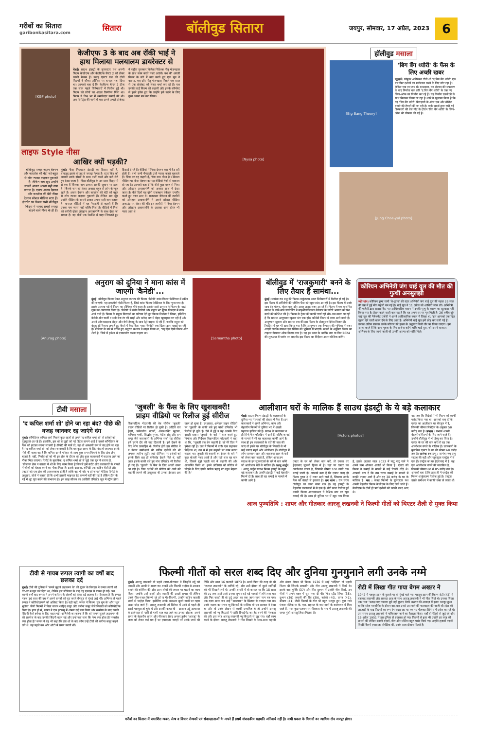गरीबों का सितारा
garibonkasitara.com
सितारा
बॉलीवुड सितारा
जयपुर, सोमवार, 17 अप्रैल, 2023
6
[KGF photo]
केजीएफ 3 के बाद अब रॉकी भाई ने हाथ मिलाया मलयालम डायरेक्टर से
चेन्नई। साउथ इंडस्ट्री के सुपरस्टार यश अपनी फिल्म केजीएफ और केजीएफ चैप्टर 2 को लेकर काफी फेमस हैं। कन्नड़ एक्टर यश की दोनों फिल्मों ने बॉक्स ऑफिस पर धमाल मचा दिया था। आपको बता दें कि केजीएफ चैप्टर 2 ठीक एक साल पहले सिनेमाघरों में रिलीज हुई थी। फिल्म को लोगों का अच्छा रिस्पॉन्स मिला था। फिल्म ने विश्व भर में धमाकेदार कमाई की थी। अब रिपोर्ट्स की मानें तो यश अपने अगले प्रोजेक्ट में राष्ट्रीय पुरस्कार विजेता निर्देशक गीतू मोहनदास के साथ काम करते नजर आएंगे। यश की अगली फिल्म के बारे में बात करते हुए एक सूत्र ने बताया, यश और गीतू मोहनदास पिछले एक साल से एक प्रोजेक्ट को लेकर चर्चा कर रहे हैं। यश उनकी लाई फिल्म की कहानी और इसके कॉन्सेप्ट से इतने इंप्रेस हुए कि उन्होंने इसे करने के लिए तुरंत अपना मन बना लिया।
[Nysa photo]
लाइफ Style नीसा
आखिर क्यों भड़की?
बॉलीवुड एक्टर अजय देवगन और काजोल की बेटी को बहुत से लोग न्यासा कहकर पुकारते हैं। लेकिन अब खुद उन्होंने सामने आकर अपना सही नाम बताया है। एक्टर अजय देवगन और काजोल की बेटी नीसा देवगन सोशल मीडिया स्टार हैं। इंटरनेट पर फेमस सभी बॉलीवुड किड्स में शायद सबसे ज्यादा चाहने वाले नीसा के ही हैं।
मुंबई। नीसा फिलहाल इंडस्ट्री का हिस्सा नहीं हैं, बावजूद इसके वो हद से ज्यादा फेमस हैं। स्टार किड को अक्सर उनके दोस्तों के साथ पार्टी करते और मजे लेते हुए देखा जाता है। नीसा बॉलीवुड के उन स्टार किड्स में से एक हैं जिनका नाम अक्सर सबकी जुबान पर रहता है। जिनके नाम को लेकर अक्सर बहुत से लोग कंफ्यूज रहते हैं। अजय देवगन और काजोल की बेटी को बहुत से लोग न्यासा कहकर पुकारते हैं। लेकिन अब खुद उन्होंने मीडिया के सामने आकर अपना सही नाम बताया है। वायरल वीडियो में वह पैपराजी से कहती हैं कि उनका नाम न्यासा नहीं बल्कि निशा है। वीडियो में निशा को करीबी दोस्त ओरहान अवात्रामणि के साथ देखा जा सकता है। वह दोनों एक रेस्टोरेंट से बाहर निकलते हुए दिखाई दे रहे हैं। वीडियो में निशा देवगन कार में बैठ रही होती हैं। तभी सभी पैपराजी उन्हें न्यासा कहते पुकारते हैं। जिस पर वह कहती हैं, 'मेरा नाम नीसा है'। सोशल मीडिया पर नीसा देवगन का यह वीडियो तेजी से वायरल हो रहा है। आपको बता दें कि बीते कुछ वक्त से निशा और ओरहान अवात्रामणि को अक्सर साथ में देखा जाता है। बीते दिनों यह दोनों राजस्थान वेकेशन एन्जॉय करते हुए नजर आए थे। राजस्थान वेकेशन की तस्वीरों को ओरहान अवात्रामणि ने अपने सोशल मीडिया अकाउंट पर शेयर की थीं। इन तस्वीरों में निशा देवगन और ओरहान अवात्रामणि के अलावा अन्य दोस्त भी नजर आए थे।
हॉलीवुड मसाला
[Big Bang Theory]
'बिग बैंग थ्योरी' के फैंस के लिए अच्छी खबर
न्यूयार्क। पॉपुलर अमेरिकन टीवी शो 'द बिग बैंग थ्योरी' एक बार फिर दर्शकों का मनोरंजन करने के लिए लौट रहा है। लेकिन एक नए रूप में। दरअसल, यंग शेल्डन की सफलता के बाद निर्माता चक लॉरे 'द बिग बैंग थ्योरी' के एक नए स्पिन-ऑफ का निर्माण कर रहे हैं। यह निर्माण एचबीओ के साथ मिलकर किया जा रहा है। लॉरे ने खुलासा किया है कि वह 'बिग बैंग थ्योरी' फ्रैंचाइजी के अंदर एक और सीरीज बनाने की तैयारी की जा रही है। वार्नर ब्रदर्स द्वारा रखी गई डिस्कवरी की प्रेस मीट के दौरान 'बिग बैंग थ्योरी' के स्पिन-ऑफ की घोषणा की गई है।
[Jung Chae-yul photo]
[Anurag photo]
अनुराग को दुनिया ने माना कांस में जाएगी 'कैनेडी'...
मुंबई। बॉलीवुड फिल्म मेकर अनुराग कश्यप की फिल्म 'कैनेडी' कांस फिल्म फेस्टिवल में स्क्रीन की जाएगी। यह इकलौती ऐसी फिल्म है, जिसे कांस फिल्म फेस्टिवल के लिए चुना गया है। इसके अलावा मई में फिल्म का प्रीमियर होने वाला है। इससे पहले अनुराग ने फिल्म के फर्स्ट लुक का अनावरण किया है। 'कैनेडी' में सनी लियोनी और राहुल भट मुख्य किरदार में नजर आने वाले हैं। फिल्म के प्रमुख किरदारों का परिचय देते हुए फिल्म निर्माता ने लिखा, इमिलिए केनेडी और चार्ली ट सनी बेज रंग की साड़ी और सफेद श्रग में बेहद खूबसूरत लग रही हैं और अपने ओवरसाइज्ड शेड्स और वेवी हेयरडू के साथ रेट्रो वाइब्स दे रही हैं, जबकि राहुल को बंदूक से निशाना लगाते हुए कैमरे में कैद किया गया। 'कैनेडी' एक थ्रिलर ड्रामा बताई जा रही है। प्रोजेक्ट के बारे में बताते हुए अनुराग कश्यप ने साझा किया था, "यह एक ऐसी फिल्म और शैली है, जिसे मैं हमेशा से एक्सप्लोर करना चाहता था।
[Samantha photo]
बॉलीवुड में 'राजकुमारी' बनने के लिए तैयार हैं सामंथा...
मुंबई। सामंथा रुथ प्रभु की फिल्म शाकुंतलम आज सिनेमाघरों में रिलीज हो गई है। इस फिल्म में अभिनेत्री की एक्टिंग फैंस को खूब पसंद आ रही है। इस फिल्म में उनके साथ देव मोहन, मोहन बाबू और अल्लू अराह नजर आ रहे हैं। फिल्म में एक बार फिर साउथ के जाने-माने डायरेक्टर ने माइथोलॉजिकल कैरेक्टर के जरिये भव्यता को पेश करने की कोशिश की है। फिल्म के ट्रेलर की काफी चर्चा रही थी। अब खबर आ रही है कि सामंथा आयुष्मान खुराना संग एक हॉरर कॉमेडी फिल्म में नजर आने वाली हैं। आयुष्मान खुराना और सामंथा रुथ की इस फिल्म के प्रोड्यूसर दिनेश विजान हैं। रिपोर्ट्स में यह भी दावा किया गया है कि आयुष्मान एक वैम्पायर की भूमिका में नजर आएंगे जबकि सामंथा एक प्रिंसेस की भूमिका निभाएंगी। खबरों के अनुसार फिल्म का टाइटल वैम्पायर ऑफ विजय नगर है। यह इस साल के आखिर तक या फिर 2024 की शुरुआत में फ्लोर पर आएगी। इस फिल्म का निर्देशन अमर कौशिक करेंगे।
कोरियन अभिनेत्री जंग चाई यूल की मौत की गुत्थी अनसुलझी
प्योंगयांग। कोरियन ड्रामा यानी 'के-ड्रामा' की स्टार अभिनेत्री जंग चाई यूल की महज 26 साल की उम्र में हुई मौत पहेली बन गई है। चाई यूल ने 11 अप्रैल को आखिरी सांस ली। अभिनेत्री की एजेंसी द्वारा साझा किए गए आधिकारिक बयान में उनकी मृत्यु के कारण का खुलासा नहीं किया गया है। हैरान करने वाली बात यह है कि वह अपने घर पर मृत मिली हैं। 26 वर्षीय जुंग चाई यूल की मैनेजमेंट एजेंसी ने अपने आधिकारिक बयान में लिखा था, 'हम आपको एक दिल दहला देने वाली खबर देने के लिए आए हैं। अभिनेत्री चाई यूल हमें छोड़ कर चली गई हैं। उनका अंतिम संस्कार उनके परिवार की इच्छा के अनुसार निजी तौर पर किया जाएगा। हम आशा करते हैं कि आप मृतक के लिए प्रार्थना करेंगे ताकि चाई यूल, जो अपने शानदार अभिनय के लिए जानी जाती थी उनकी आत्मा को शांति मिले।
टीवी मसाला
'द कपिल शर्मा शो' होने जा रहा बंद? पीछे की वजह जानकर रह जाएंगे दंग
मुंबई। कॉमेडियन कपिल शर्मा पिछले कुछ सालों से अपने 'द कपिल शर्मा शो' से दर्शकों को गुदगुदाते आ रहे हैं। हालांकि, इस शो से जुड़ी जो नई डिटेल सामने आई है उससे कॉमेडियन के फैंस को झटका लगना लाजमी है। रिपोर्ट की मानें तो, यह शो अस्थायी रूप से बंद होने जा रहा है। 'द कपिल शर्मा शो' को लेकर जानकारी है कि यह कुछ समय के लिए बंद हो जाएगा। इसके पीछे की वजह यह है कि कपिल अपने परिवार के साथ कुछ समय बिताने के लिए ब्रेक लेना चाहते हैं। वहीं, निर्माताओं को भी इस ब्रेक के दौरान शो और कुछ कलाकारों में बदलाव लाने का मौका मिल जाएगा। रिपोर्ट के मुताबिक, द कपिल शर्मा शो से जुड़े एक सूत्र ने बताया है, 'सीजनल ब्रेक न वास्तव में शो के लिए काम किया है जिससे हमें कंटेंट और कलाकारों के मामले में चीजों को बेहतर करने का मौका मिला है। इसके अलावा, कॉमेडी एक कठिन शैली है और एक्टर्स को एक ब्रेक की आवश्यकता होती है ताकि वह भी बोर ना हो जाएं।' मीडिया रिपोर्ट के अनुसार, सोर्स ने बताया है कि अभी इसकी फाइनल डेट कन्फर्म नहीं की गई है लेकिन टीम के मई में शूट पूरा करने की संभावना है। इस तरह सीजन का आखिरी एपिसोड जून में स्ट्रीम होगा।
'जुबली' के फैंस के लिए खुशखबरी! प्राइम वीडियो पर रिलीज हुई सीरीज
विक्रमादित्य मोटवानी की वेब सीरीज 'जुबली' प्राइम वीडियो पर रिलीज हो चुकी है। अदिति राव हैदरी, प्रसेनजीत चटर्जी, अपारशक्ति खुराना, वामिका गब्बी, सिद्धांत गुप्ता, नंदीश संधू और राम कपूर जैसे कलाकारों के अभिनय सजी यह सीरीज हमें पुराने दौर की याद दिलाती है। इसे देखने के लिए लोग उत्साहित थे। रिलीज होते इस सीरीज ने न केवल समीक्षकों की बल्कि दर्शकों की भी जमकर तारीफ लूटीं। जहां प्रीमियर पर दर्शकों को इसके सिर्फ छह ही एपिसोड देखने मिले थे, वहीं आज इसके बाकी बचे हुए पांच एपिसोड भी रिलीज हो गए हैं। 'जुबली' के फैंस के लिए अच्छी खबर आ रही है। जिन दर्शकों को सीरीज की आगे की कहानी जानने की उत्सुकता थी उनका इंतजार अब खत्म हो चुका है। दरअसल, अमेजन प्राइम वीडियो पर 'जुबली' के बाकी बचे हुए पांचों एपिसोड भी रिलीज हो चुके हैं। ऐसे में हुई न यह आपके लिए अच्छी खबर। 'जुबली' के बारे में बात करते हुए निर्माता और निर्देशक विक्रमादित्य मोटवानी ने कहा था कि, "जुबली एक प्रेम कहानी है, जो मेरे दिल में हमेशा रही है। जब मैं फिल्मों में बतौर एक सहायक निर्देशक था, तब से मैं इस कहानी पर काम करना चाहता था। जुबली की कहानी हर इंसान के बारे में कुछ बोलती नजर आती है और यही बात वह बात थी, जिसने मुझे पहली बार में कहानी की ओर आकर्षित किया था। हमने ऑडियंस को सीरीज से जोड़ने के लिए इसके प्रत्येक पहलू पर बहुत मेहनत की है।'
आलीशान घरों के मालिक हैं साउथ इंडस्ट्री के ये बड़े कलाकार
चेन्नई। साउथ फिल्म इंडस्ट्री के कलाकारों के दुनिया भर में लाखों की संख्या में फैंस हैं। इन कलाकारों ने अपने अभिनय, काम और बेहतरीन फिल्मों से दुनिया भर में अच्छी पहचान हासिल की है। साउथ के कलाकार न ही सिर्फ फैन फॉलोइंग में आगे हैं, बल्कि कमाई के मामले में भी यह कलाकार काफी आगे हैं। साथ ही इन कलाकारों के घरों की बात की जाए तो इनके घर बॉलीवुड के सितारों से भी कई ज्यादा महंगे और आलीशान हैं। बॉलीवुड में लोग सलमान खान और शाहरुख खान के घरों को लेकर बात करते हैं, लेकिन आज हम साउथ के इन सुपरस्टार्स के बारे में बात करेंगे जो आलीशान घरों के मालिक हैं। अल्लू अर्जुन : अल्लू अर्जुन साउथ फिल्म इंडस्ट्री के बहुत बड़े कलाकार हैं। उन्होंने इंडस्ट्री में कई बेहतरीन फिल्में दी हैं। साथ ही वह कमाई के मामले में काफी आगे हैं।
[Actors photos]
एक्टर के घर को लेकर बात करें, तो उनका घर हैदराबाद जुबली हिल्स में है। यहां पर एक्टर का आलीशान बंगला है, जिसकी कीमत 100 रुपये तक बताई जाती है। आपको बता दें कि एक्टर जल्द ही फिल्म पुष्पा 2 में नजर आने वाले हैं, जिसका उनके फैंस को बेसब्री से इंतजार है। राम चरण : राम चरण टॉलीवुड का जाना माना नाम है। वह इंडस्ट्री के बेहतरीन कलाकारों में से एक हैं। बीते साल रिलीज हुई उनकी फिल्म आरआरआर ने वैश्विक स्तर पर खूब कमाई की है। साथ ही दुनिया भर में खूब नाम किया है, इसके अलावा साल 2023 में नाटू नाटू गाने ने अपने नाम ऑस्कर अवॉर्ड भी किया है। एक्टर की फिल्म ने कमाई के मामले में कई रिकॉर्ड तोड़े थे। आपको बता दें कि राम चरण कमाई के मामले में काफी ज्यादा आगे हैं और वह 38 करोड़ के घर के मालिक हैं। यश : कन्नड़ फिल्मों के सुपरस्टार यश अपनी बेहतरीन फिल्म केजीएफ के लिए जाने जाते हैं। केजीएफ के दोनों ही पार्ट दर्शकों को काफी पसंद आए थे।
यहां तक कि विदेशों में भी फिल्म को काफी पसंद किया गया था। आपको बता दें कि एक्टर का आलीशान घर बेंगलुरु में है, जिसकी कीमत रिपोर्ट्स के अनुसार 50 करोड़ तक है। प्रभास : प्रभास अपनी बेहतरीन फिल्मों के लिए जाने जाते हैं। उन्होंने बॉलीवुड में भी डेब्यू कर लिया है। एक्टर के घर की बात करें तो वह एक आलीशान बंगले के मालिक हैं। जानकारी के मुताबिक एक्टर के घर की कीमत 60 करोड़ तक है। सामंथा रुथ प्रभु : सामंथा रुथ प्रभु साउथ की बड़ी और खूबसूरत एक्ट्रेस में से एक हैं। एक्ट्रेस का घर हैदराबाद में है। वह एक आलीशान बंगले की मालकिन है, जिसकी कीमत 80 से 85 करोड़ तक है। आपको बता दें कि हाल ही में एक्ट्रेस की फिल्म शाकुंतलम रिलीज हुई है। एक्ट्रेस उसके प्रमोशन में काफी वक्त से व्यस्त थीं।
आज पुण्यतिथि : शायर और गीतकार आरज़ू लखनवी ने फिल्मी गीतों को थिएटर शैली से मुक्त किया
टीवी से गायब रूपल त्यागी का वर्षों बाद छलका दर्द
मुंबई। टीवी की दुनिया में 'सपने सुहाने लड़कपन के' की गूंजन के किरदार ने रूपल त्यागी को घर-घर मशहूर कर दिया था, लेकिन इस सीरियल के बाद वह एकदम से गायब हो गईं। अब काफी वर्षों बाद रूपल ने अपने करियर के संघर्षों को लेकर दर्द छलका है। गौरतलब है कि रूपल महज 16 साल की उम्र में अपने सपनों को पूरा करने बेंगलुरु से मुंबई आई थीं। अभिनय से पहले रूपल ने कोरियोग्राफर्स को असिस्ट किया है। यही नहीं, रूपल ने फिल्म 'चुप चुप के' और 'भूल भुलैया' जैसी फिल्मों में विद्या बालन शाहिद कपूर और करीना कपूर जैसे सितारों को कोरियोग्राफ किया है। हाल ही में, रूपल ने एक इंटरव्यू में अपना दर्द बयां किया और सक्सेस के बाद उनकी जिंदगी कैसे हमेशा के लिए बदल गई। अभिनेत्री का कहना है कि शो 'सपने सुहाने लड़कपन के' की सक्सेस के बाद उनकी जिंदगी बदल गई और उन्हें पता चला कि फेम क्या होता है? सक्सेस क्या होता है? रूपल ने यह भी कहा कि इस शो के बाद लोग उन्हें टीवी की करीना कपूर कहने लगे थे। वह पहले बस और ऑटो में सफर करती थीं।
फिल्मी गीतों को सरल शब्द दिए और दुनिया गुनगुनाने लगी उनके नग्मे
मुंबई। आरज़ू लखनवी वो पहले शायर-गीतकार थे जिन्होंने उर्दू को फ़ारसी और अरबी से अलग कर शायरी और फिल्मी माहौल से आसान बनाने की कोशिश की और आम लोगों की जबान पर चढ़ाने का काम किया। जबकि उन्हें अरबी और फ़ारसी की अच्छी समझ थी लेकिन उनके गीत-गजल फ़िल्मी रहे हों या गैर-फ़िल्मी, उन्होंने कठिन फ़ारसी शब्दों से परहेज़ किया, इसीलिए उनके अशआर सुनने वालों पर गहरा असर छोड़ जाते हैं। आरज़ू लखनवी जो सिनेमा में आने से पहले ही ख़ासे मक़बूल हो चुके थे और इसकी वजह थी – आसान उर्दू अल्फ़ाज़ के इस्तेमाल से गहरी से गहरी बात कह जाने का उनका अंदाज़। अपने समय के बेहतरीन शायर और गीतकार सैयद अनवर हुसैन "आरज़ू" के जन्म को लेकर कई मत हैं पर ज़्यादातर जगहों पर उनके जन्म की तिथि और साल 16 फ़रवरी 1873 है। अपने पिता की तरह वो भी "जलाल लखनवी" के शागिर्द रहे, और उसी दौरान वो दूसरे शागिर्दों को भी सिखाने लगे थे। उनकी शायरी में वो कमाल था कि 18 साल की उम्र तक आते-आते उनका शुमार बड़े-बड़े शायरों में होने लगा था। और फिर जल्दी ही वो उर्दू अदब का एक जाना-माना नाम बन गए। एक वक़्त आया जब उन्हें "अल्लामा" के ख़िताब से नवाज़ा गया था। उनके नाटक का मंचन न्यू थिएटर्स के मालिक बी एन सरकार ने देखा था और वो उनके लेखन से काफ़ी प्रभावित थे तो उन्होंने आरज़ू लखनवी को न्यू थिएटर्स में स्टोरी डिपार्टमेंट का हेड बनने की पेशकश की और इस तरह आरज़ू लखनवी न्यू थिएटर्स से जुड़ गए। वहाँ काम करने के दौरान आरज़ू लखनवी ने गीत लिखने के साथ-साथ कहानी और संवाद लेखन भी किया। 1936 में आई "मंज़िल" वो पहली फ़िल्म थी जिसके डायलॉग और गीत आरज़ू लखनवी ने लिखे थे। इसके बाद मुक्ति (37) और फिर दुश्मन में उन्होंने गीत लिखे, उन गीतों ने अपने वक़्त में धूम मचा दी थी। फिर स्ट्रीट सिंगर (38), दुश्मन (39) जवानी की रीत (39), नर्तकी (40), लगन (41), डॉक्टर (41) जैसी फ़िल्मों के गीत भी बहुत मशहूर हुए। कुछ गाने पंकज मलिक या के. एल. सहगल के गाए गानों के कलेक्शन में मिल जाते हैं, मगर कुछ एलबम पर गीतकार के नाम में आरज़ू लखनवी की जगह मुंशी आरज़ू लिखा मिलता है।
रोटी में लिखा गीत गाया बेगम अख्तर ने
1942 में महबूब ख़ान के बुलावे पर वो मुंबई चले गए। महबूब ख़ान की फ़िल्म रोटी (42) में बहज़ाद लखनवी और सफ़दर आह के साथ आरज़ू लखनवी ने भी गीत लिखे थे। उनका लिखा एक गाना "उलझ गए नयनवा छूटे नहीं छुटाए बेगम अख़्तर की आवाज़ में इतना मशहूर हुआ था कि स्टेज परफॉर्मेंस के दौरान बार-बार उनसे उस गाने की फरमाइश की जाती थी। देश की आज़ादी के बाद फ़िल्मों का रूप-रंग बदल रहा था नए-नए गीतकार सिनेमा में प्रवेश कर रहे थे। उस समय आरज़ू लखनवी ने पाकिस्तान जाने का फ़ैसला किया। वहाँ वो रेडियो से जुड़े रहे और 16 अप्रैल 1951 में इस दुनिया से रुख़सत हो गए। फ़िल्मों से इतर भी उन्होंने हर तरह की शायरी की लेकिन उनकी ग़ज़लें, गीत और मर्सिया बहुत पसंद किये गए। उन्होंने हज़ारों ग़ज़लें लिखीं जिनमें ज़्यादातर रोमेंटिक थीं, उनके सात दीवान मिलते हैं।
गरीबों का सितारा में प्रकाशित खबर, लेख व विचार लेखकों एवं संवाददाताओं के अपने हैं इसमें संपादकीय सहमति अनिवार्य नहीं है। सभी प्रकार के विवादों का न्यायिक क्षेत्र जयपुर होगा।